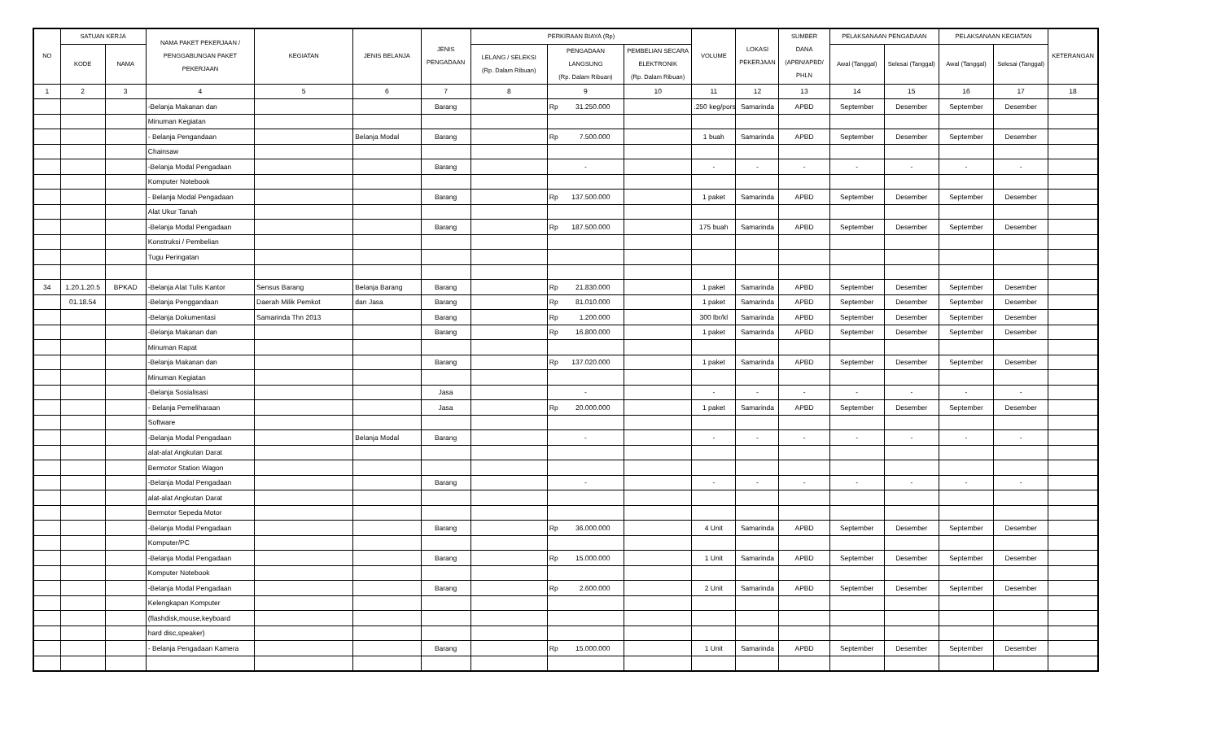| NO | SATUAN KERJA | | NAMA PAKET PEKERJAAN / PENGGABUNGAN PAKET PEKERJAAN | KEGIATAN | JENIS BELANJA | JENIS PENGADAAN | PERKIRAAN BIAYA (Rp) | | | VOLUME | LOKASI PEKERJAAN | SUMBER DANA (APBN/APBD/ PHLN | PELAKSANAAN PENGADAAN | | PELAKSANAAN KEGIATAN | | KETERANGAN |
| --- | --- | --- | --- | --- | --- | --- | --- | --- | --- | --- | --- | --- | --- | --- | --- | --- | --- |
| | KODE | NAMA | | | | | LELANG / SELEKSI (Rp. Dalam Ribuan) | PENGADAAN LANGSUNG (Rp. Dalam Ribuan) | PEMBELIAN SECARA ELEKTRONIK (Rp. Dalam Ribuan) | | | | Awal (Tanggal) | Selesai (Tanggal) | Awal (Tanggal) | Selesai (Tanggal) | |
| 1 | 2 | 3 | 4 | 5 | 6 | 7 | 8 | 9 | 10 | 11 | 12 | 13 | 14 | 15 | 16 | 17 | 18 |
| | | | -Belanja Makanan dan | | | Barang | | Rp 31.250.000 | | .250 keg/pors | Samarinda | APBD | September | Desember | September | Desember | |
| | | | Minuman Kegiatan | | | | | | | | | | | | | | |
| | | | - Belanja Pengandaan | | Belanja Modal | Barang | | Rp 7.500.000 | | 1 buah | Samarinda | APBD | September | Desember | September | Desember | |
| | | | Chainsaw | | | | | | | | | | | | | | |
| | | | -Belanja Modal Pengadaan | | | Barang | | - | | - | - | - | - | - | - | - | |
| | | | Komputer Notebook | | | | | | | | | | | | | | |
| | | | - Belanja Modal Pengadaan | | | Barang | | Rp 137.500.000 | | 1 paket | Samarinda | APBD | September | Desember | September | Desember | |
| | | | Alat Ukur Tanah | | | | | | | | | | | | | | |
| | | | -Belanja Modal Pengadaan | | | Barang | | Rp 187.500.000 | | 175 buah | Samarinda | APBD | September | Desember | September | Desember | |
| | | | Konstruksi / Pembelian | | | | | | | | | | | | | | |
| | | | Tugu Peringatan | | | | | | | | | | | | | | |
| 34 | 1.20.1.20.5 | BPKAD | -Belanja Alat Tulis Kantor | Sensus Barang | Belanja Barang | Barang | | Rp 21.830.000 | | 1 paket | Samarinda | APBD | September | Desember | September | Desember | |
| | 01.18.54 | | -Belanja Penggandaan | Daerah Milik Pemkot | dan Jasa | Barang | | Rp 81.010.000 | | 1 paket | Samarinda | APBD | September | Desember | September | Desember | |
| | | | -Belanja Dokumentasi | Samarinda Thn 2013 | | Barang | | Rp 1.200.000 | | 300 lbr/kl | Samarinda | APBD | September | Desember | September | Desember | |
| | | | -Belanja Makanan dan | | | Barang | | Rp 16.800.000 | | 1 paket | Samarinda | APBD | September | Desember | September | Desember | |
| | | | Minuman Rapat | | | | | | | | | | | | | | |
| | | | -Belanja Makanan dan | | | Barang | | Rp 137.020.000 | | 1 paket | Samarinda | APBD | September | Desember | September | Desember | |
| | | | Minuman Kegiatan | | | | | | | | | | | | | | |
| | | | -Belanja Sosialisasi | | | Jasa | | - | | - | - | - | - | - | - | - | |
| | | | - Belanja Pemeliharaan | | | Jasa | | Rp 20.000.000 | | 1 paket | Samarinda | APBD | September | Desember | September | Desember | |
| | | | Software | | | | | | | | | | | | | | |
| | | | -Belanja Modal Pengadaan | | Belanja Modal | Barang | | - | | - | - | - | - | - | - | - | |
| | | | alat-alat Angkutan Darat | | | | | | | | | | | | | | |
| | | | Bermotor Station Wagon | | | | | | | | | | | | | | |
| | | | -Belanja Modal Pengadaan | | | Barang | | - | | - | - | - | - | - | - | - | |
| | | | alat-alat Angkutan Darat | | | | | | | | | | | | | | |
| | | | Bermotor Sepeda Motor | | | | | | | | | | | | | | |
| | | | -Belanja Modal Pengadaan | | | Barang | | Rp 36.000.000 | | 4 Unit | Samarinda | APBD | September | Desember | September | Desember | |
| | | | Komputer/PC | | | | | | | | | | | | | | |
| | | | -Belanja Modal Pengadaan | | | Barang | | Rp 15.000.000 | | 1 Unit | Samarinda | APBD | September | Desember | September | Desember | |
| | | | Komputer Notebook | | | | | | | | | | | | | | |
| | | | -Belanja Modal Pengadaan | | | Barang | | Rp 2.600.000 | | 2 Unit | Samarinda | APBD | September | Desember | September | Desember | |
| | | | Kelengkapan Komputer | | | | | | | | | | | | | | |
| | | | (flashdisk,mouse,keyboard | | | | | | | | | | | | | | |
| | | | hard disc,speaker) | | | | | | | | | | | | | | |
| | | | - Belanja Pengadaan Kamera | | | Barang | | Rp 15.000.000 | | 1 Unit | Samarinda | APBD | September | Desember | September | Desember | |